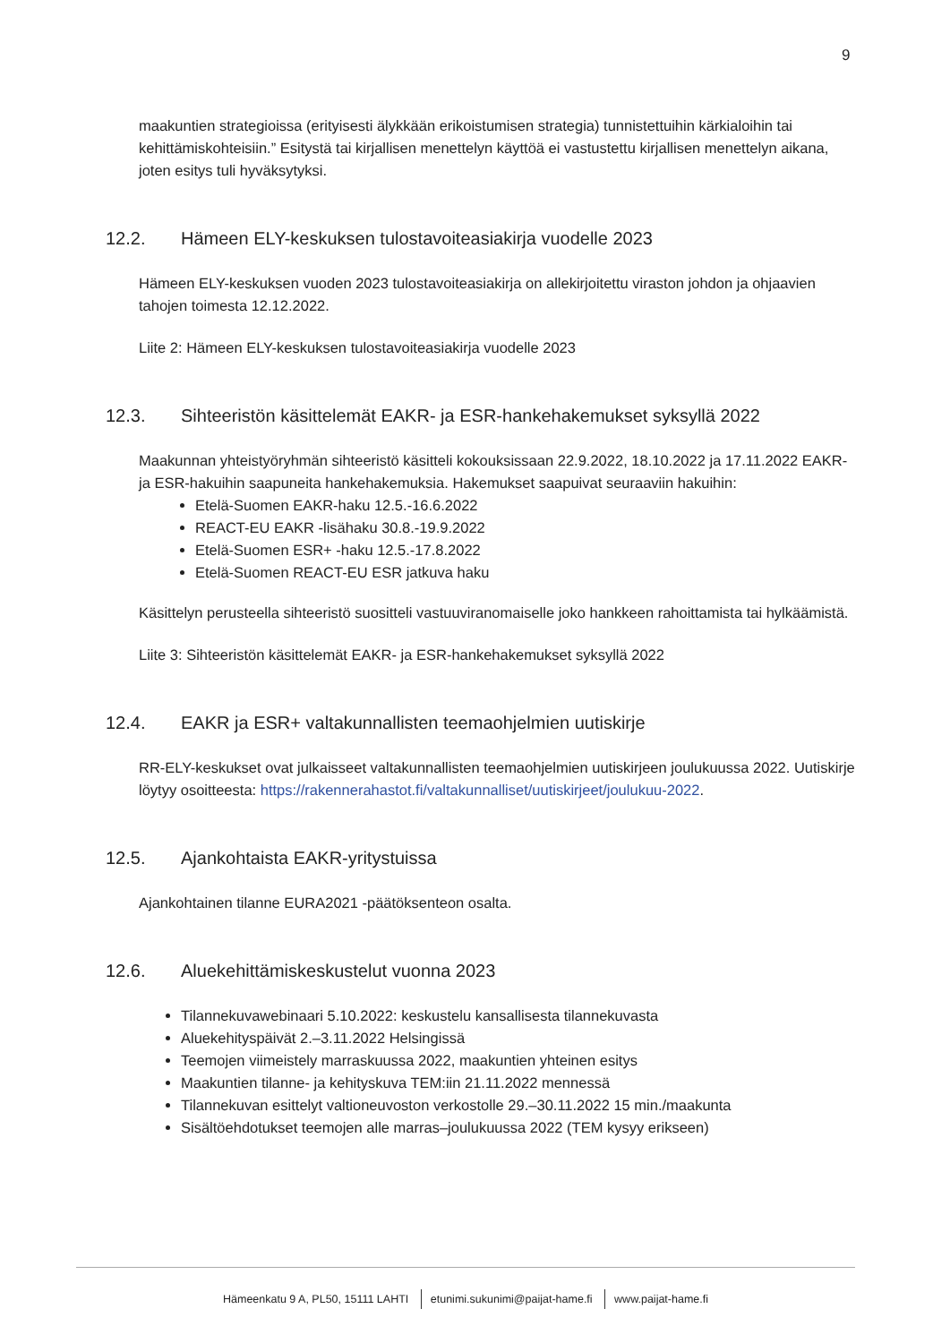9
maakuntien strategioissa (erityisesti älykkään erikoistumisen strategia) tunnistettuihin kärkialoihin tai kehittämiskohteisiin.” Esitystä tai kirjallisen menettelyn käyttöä ei vastustettu kirjallisen menettelyn aikana, joten esitys tuli hyväksytyksi.
12.2. Hämeen ELY-keskuksen tulostavoiteasiakirja vuodelle 2023
Hämeen ELY-keskuksen vuoden 2023 tulostavoiteasiakirja on allekirjoitettu viraston johdon ja ohjaavien tahojen toimesta 12.12.2022.
Liite 2: Hämeen ELY-keskuksen tulostavoiteasiakirja vuodelle 2023
12.3. Sihteeristön käsittelemät EAKR- ja ESR-hankehakemukset syksyllä 2022
Maakunnan yhteistyöryhmän sihteeristö käsitteli kokouksissaan 22.9.2022, 18.10.2022 ja 17.11.2022 EAKR- ja ESR-hakuihin saapuneita hankehakemuksia. Hakemukset saapuivat seuraaviin hakuihin:
Etelä-Suomen EAKR-haku 12.5.-16.6.2022
REACT-EU EAKR -lisähaku 30.8.-19.9.2022
Etelä-Suomen ESR+ -haku 12.5.-17.8.2022
Etelä-Suomen REACT-EU ESR jatkuva haku
Käsittelyn perusteella sihteeristö suositteli vastuuviranomaiselle joko hankkeen rahoittamista tai hylkäämistä.
Liite 3: Sihteeristön käsittelemät EAKR- ja ESR-hankehakemukset syksyllä 2022
12.4. EAKR ja ESR+ valtakunnallisten teemaohjelmien uutiskirje
RR-ELY-keskukset ovat julkaisseet valtakunnallisten teemaohjelmien uutiskirjeen joulukuussa 2022. Uutiskirje löytyy osoitteesta: https://rakennerahastot.fi/valtakunnalliset/uutiskirjeet/joulukuu-2022.
12.5. Ajankohtaista EAKR-yritystuissa
Ajankohtainen tilanne EURA2021 -päätöksenteon osalta.
12.6. Aluekehittämiskeskustelut vuonna 2023
Tilannekuvawebinaari 5.10.2022: keskustelu kansallisesta tilannekuvasta
Aluekehityspäivät 2.–3.11.2022 Helsingissä
Teemojen viimeistely marraskuussa 2022, maakuntien yhteinen esitys
Maakuntien tilanne- ja kehityskuva TEM:iin 21.11.2022 mennessä
Tilannekuvan esittelyt valtioneuvoston verkostolle 29.–30.11.2022 15 min./maakunta
Sisältöehdotukset teemojen alle marras–joulukuussa 2022 (TEM kysyy erikseen)
Hämeenkatu 9 A, PL50, 15111 LAHTI etunimi.sukunimi@paijat-hame.fi www.paijat-hame.fi